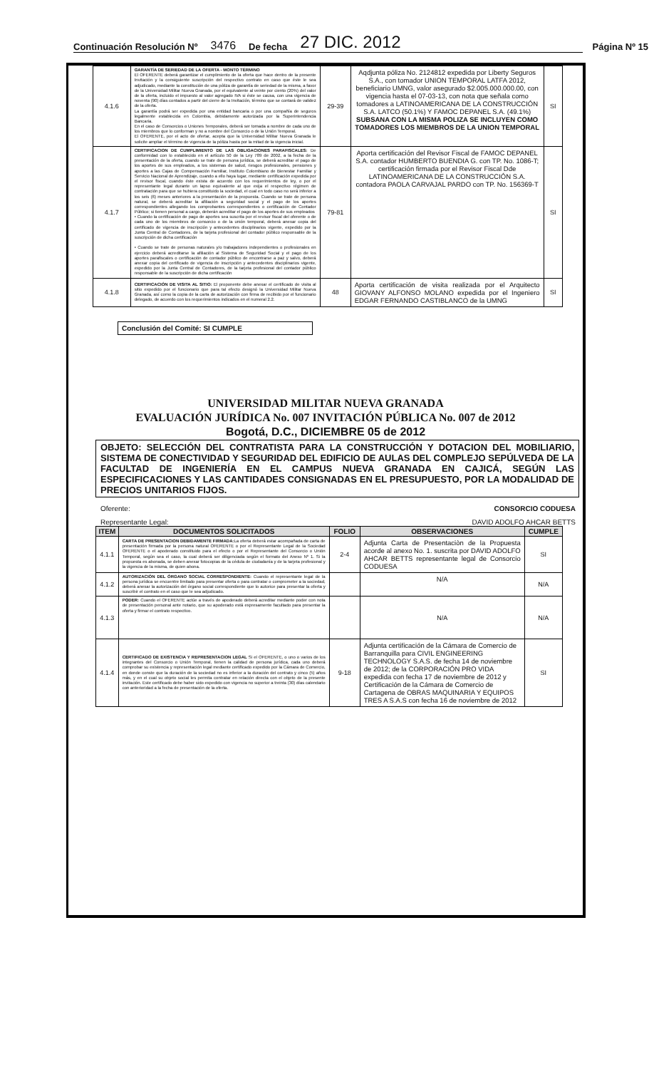Continuación Resolución Nº 3476 De fecha 27 DIC. 2012 Página Nº 15
| 4.1.6 | GARANTÍA DE SERIEDAD DE LA OFERTA - MONTO TÉRMINO El OFERENTE deberá garantizar el cumplimiento de la oferta que hace dentro de la presente Invitación y la consiguiente suscripción del respectivo contrato en caso que éste le sea adjudicado, mediante la constitución de una póliza de garantía de seriedad de la misma, a favor de la Universidad Militar Nueva Granada, por el equivalente al veinte por ciento (20%) del valor de la oferta, incluido el impuesto al valor agregado IVA si éste se causa, con una vigencia de noventa (90) días contados a partir del cierre de la Invitación, término que se contará de validez de la oferta. La garantía podrá ser expedida por una entidad bancaria o por una compañía de seguros legalmente establecida en Colombia, debidamente autorizada por la Superintendencia Bancaria. En el caso de Consorcios o Uniones Temporales, deberá ser tomada a nombre de cada uno de los miembros que lo conforman y no a nombre del Consorcio o de la Unión Temporal. El OFERENTE, por el acto de ofertar, acepta que la Universidad Militar Nueva Granada le solicite ampliar el término de vigencia de la póliza hasta por la mitad de la vigencia inicial. | 29-39 | Aqdjunta póliza No. 2124812 expedida por Liberty Seguros S.A., con tomador UNION TEMPORAL LATFA 2012, beneficiario UMNG, valor asegurado $2.005.000.000.00, con vigencia hasta el 07-03-13, con nota que señala como tomadores a LATINOAMERICANA DE LA CONSTRUCCIÓN S.A. LATCO (50.1%) Y FAMOC DEPANEL S.A. (49.1%) SUBSANA CON LA MISMA POLIZA SE INCLUYEN COMO TOMADORES LOS MIEMBROS DE LA UNION TEMPORAL | SI |
| 4.1.7 | CERTIFICACION DE CUMPLIMIENTO DE LAS OBLIGACIONES PARAFISCALES: De conformidad con lo establecido en el artículo 50 de la Ley 789 de 2002, a la fecha de la presentación de la oferta, cuando se trate de persona jurídica, se deberá acreditar el pago de los aportes de sus empleados, a los sistemas de salud, riesgos profesionales, pensiones y aportes a las Cajas de Compensación Familiar, Instituto Colombiano de Bienestar Familiar y Servicio Nacional de Aprendizaje, cuando a ello haya lugar, mediante certificación expedida por el revisor fiscal, cuando éste exista de acuerdo con los requerimientos de ley, o por el representante legal durante un lapso equivalente al que exija el respectivo régimen de contratación para que se hubiera constituido la sociedad, el cual en todo caso no será inferior a los seis (6) meses anteriores a la presentación de la propuesta. Cuando se trate de persona natural, se deberá acreditar la afiliación a seguridad social y el pago de los aportes correspondientes allegando los comprobantes correspondientes o certificación de Contador Público; si tienen personal a cargo, deberán acreditar el pago de los aportes de sus empleados • Cuando la certificación de pago de aportes sea suscrita por el revisor fiscal del oferente o de cada uno de los miembros de consorcio o de la unión temporal, deberá anexar copia del certificado de vigencia de inscripción y antecedentes disciplinarios vigente, expedido por la Junta Central de Contadores, de la tarjeta profesional del contador público responsable de la suscripción de dicha certificación • Cuando se trate de personas naturales y/o trabajadores independientes o profesionales en ejercicio deberá acreditarse la afiliación al Sistema de Seguridad Social y el pago de los aportes parafiscales o certificación de contador público de encontrarse a paz y salvo, deberá anexar copia del certificado de vigencia de inscripción y antecedentes disciplinarios vigente, expedido por la Junta Central de Contadores, de la tarjeta profesional del contador público responsable de la suscripción de dicha certificación | 79-81 | Aporta certificación del Revisor Fiscal de FAMOC DEPANEL S.A. contador HUMBERTO BUENDIA G. con TP. No. 1086-T; certificación firmada por el Revisor Fiscal Dde LATINOAMERICANA DE LA CONSTRUCCIÓN S.A. contadora PAOLA CARVAJAL PARDO con TP. No. 156369-T | SI |
| 4.1.8 | CERTIFICACIÓN DE VISITA AL SITIO: El proponente debe anexar el certificado de visita al sitio expedido por el funcionario que para tal efecto designó la Universidad Militar Nueva Granada, así como la copia de la carta de autorización con firma de recibido por el funcionario delegado, de acuerdo con los requerimientos indicados en el numeral 2.2. | 48 | Aporta certificación de visita realizada por el Arquitecto GIOVANY ALFONSO MOLANO expedida por el Ingeniero EDGAR FERNANDO CASTIBLANCO de la UMNG | SI |
Conclusión del Comité: SI CUMPLE
UNIVERSIDAD MILITAR NUEVA GRANADA
EVALUACIÓN JURÍDICA No. 007 INVITACIÓN PÚBLICA No. 007 de 2012
Bogotá, D.C., DICIEMBRE 05 de 2012
OBJETO: SELECCIÓN DEL CONTRATISTA PARA LA CONSTRUCCIÓN Y DOTACION DEL MOBILIARIO, SISTEMA DE CONECTIVIDAD Y SEGURIDAD DEL EDIFICIO DE AULAS DEL COMPLEJO SEPÚLVEDA DE LA FACULTAD DE INGENIERÍA EN EL CAMPUS NUEVA GRANADA EN CAJICÁ, SEGÚN LAS ESPECIFICACIONES Y LAS CANTIDADES CONSIGNADAS EN EL PRESUPUESTO, POR LA MODALIDAD DE PRECIOS UNITARIOS FIJOS.
Oferente: CONSORCIO CODUESA
Representante Legal: DAVID ADOLFO AHCAR BETTS
| ITEM | DOCUMENTOS SOLICITADOS | FOLIO | OBSERVACIONES | CUMPLE |
| --- | --- | --- | --- | --- |
| 4.1.1 | CARTA DE PRESENTACION DEBIDAMENTE FIRMADA: La oferta deberá estar acompañada de carta de presentación firmada por la persona natural OFERENTE o por el Representante Legal de la Sociedad OFERENTE o el apoderado constituido para el efecto o por el Representante del Consorcio o Unión Temporal, según sea el caso, la cual deberá ser diligenciada según el formato del Anexo Nº 1. Si la propuesta es abonada, se deben anexar fotocopias de la cédula de ciudadanía y de la tarjeta profesional y la vigencia de la misma, de quien abona. | 2-4 | Adjunta Carta de Presentaciòn de la Propuesta acorde al anexo No. 1. suscrita por DAVID ADOLFO AHCAR BETTS representante legal de Consorcio CODUESA | SI |
| 4.1.2 | AUTORIZACIÓN DEL ÓRGANO SOCIAL CORRESPONDIENTE: Cuando el representante legal de la persona jurídica se encuentre limitado para presentar oferta o para contratar o comprometer a la sociedad, deberá anexar la autorización del órgano social correspondiente que lo autorice para presentar la oferta y suscribir el contrato en el caso que le sea adjudicado. | | N/A | N/A |
| 4.1.3 | PODER: Cuando el OFERENTE actúe a través de apoderado deberá acreditar mediante poder con nota de presentación personal ante notario, que su apoderado está expresamente facultado para presentar la oferta y firmar el contrato respectivo. | | N/A | N/A |
| 4.1.4 | CERTIFICADO DE EXISTENCIA Y REPRESENTACION LEGAL Si el OFERENTE, o uno o varios de los integrantes del Consorcio o Unión Temporal, tienen la calidad de persona jurídica, cada uno deberá comprobar su existencia y representación legal mediante certificado expedido por la Cámara de Comercio, en donde conste que la duración de la sociedad no es inferior a la duración del contrato y cinco (5) años más, y en el cual su objeto social les permita contratar en relación directa con el objeto de la presente invitación. Este certificado debe haber sido expedido con vigencia no superior a treinta (30) días calendario con anterioridad a la fecha de presentación de la oferta. | 9-18 | Adjunta certificación de la Cámara de Comercio de Barranquilla para CIVIL ENGINEERING TECHNOLOGY S.A.S. de fecha 14 de noviembre de 2012; de la CORPORACIÓN PRO VIDA expedida con fecha 17 de noviembre de 2012 y Certificación de la Cámara de Comercio de Cartagena de OBRAS MAQUINARIA Y EQUIPOS TRES A S.A.S con fecha 16 de noviembre de 2012 | SI |